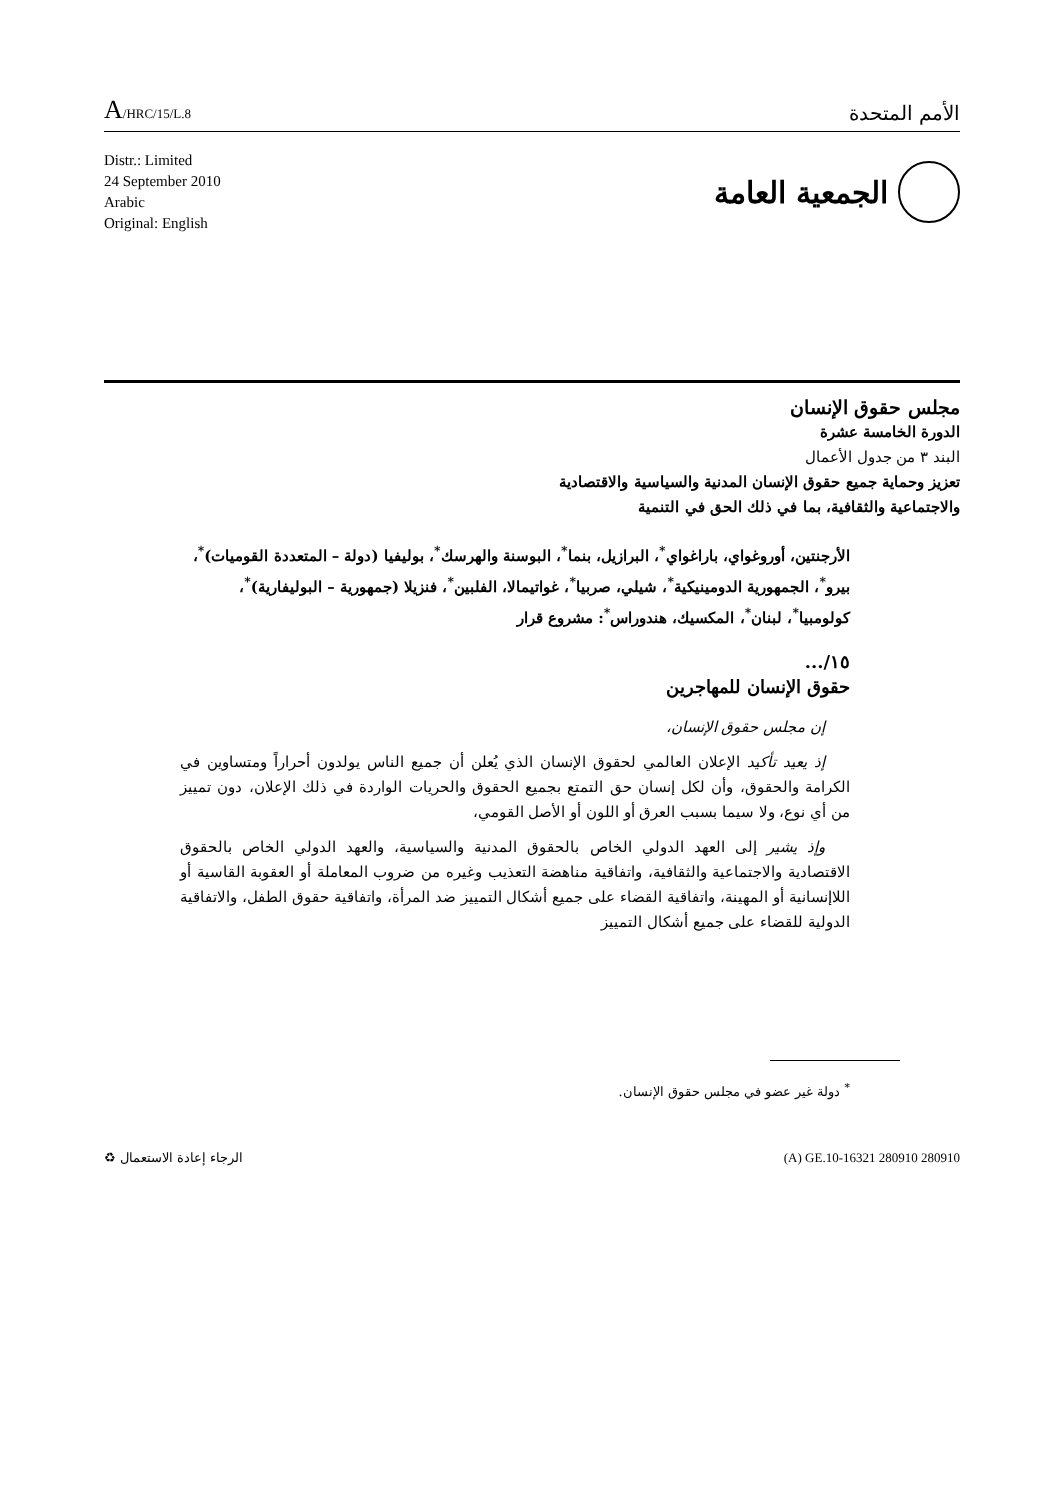A/HRC/15/L.8
الأمم المتحدة
Distr.: Limited
24 September 2010
Arabic
Original: English
الجمعية العامة
مجلس حقوق الإنسان
الدورة الخامسة عشرة
البند ٣ من جدول الأعمال
تعزيز وحماية جميع حقوق الإنسان المدنية والسياسية والاقتصادية
والاجتماعية والثقافية، بما في ذلك الحق في التنمية
الأرجنتين، أوروغواي، باراغواي<sup>*</sup>، البرازيل، بنما<sup>*</sup>، البوسنة والهرسك<sup>*</sup>، بوليفيا (دولة – المتعددة القوميات)<sup>*</sup>، بيرو<sup>*</sup>، الجمهورية الدومينيكية<sup>*</sup>، شيلي، صربيا<sup>*</sup>، غواتيمالا، الفلبين<sup>*</sup>، فنزيلا (جمهورية – البوليفارية)<sup>*</sup>، كولومبيا<sup>*</sup>، لبنان<sup>*</sup>، المكسيك، هندوراس<sup>*</sup>: مشروع قرار
١٥/...
حقوق الإنسان للمهاجرين
إن مجلس حقوق الإنسان،
إذ يعيد تأكيد الإعلان العالمي لحقوق الإنسان الذي يُعلن أن جميع الناس يولدون أحراراً ومتساوين في الكرامة والحقوق، وأن لكل إنسان حق التمتع بجميع الحقوق والحريات الواردة في ذلك الإعلان، دون تمييز من أي نوع، ولا سيما بسبب العرق أو اللون أو الأصل القومي،
وإذ يشير إلى العهد الدولي الخاص بالحقوق المدنية والسياسية، والعهد الدولي الخاص بالحقوق الاقتصادية والاجتماعية والثقافية، واتفاقية مناهضة التعذيب وغيره من ضروب المعاملة أو العقوبة القاسية أو اللاإنسانية أو المهينة، واتفاقية القضاء على جميع أشكال التمييز ضد المرأة، واتفاقية حقوق الطفل، والاتفاقية الدولية للقضاء على جميع أشكال التمييز
<sup>*</sup> دولة غير عضو في مجلس حقوق الإنسان.
الرجاء إعادة الاستعمال ♻ (A) GE.10-16321 280910 280910